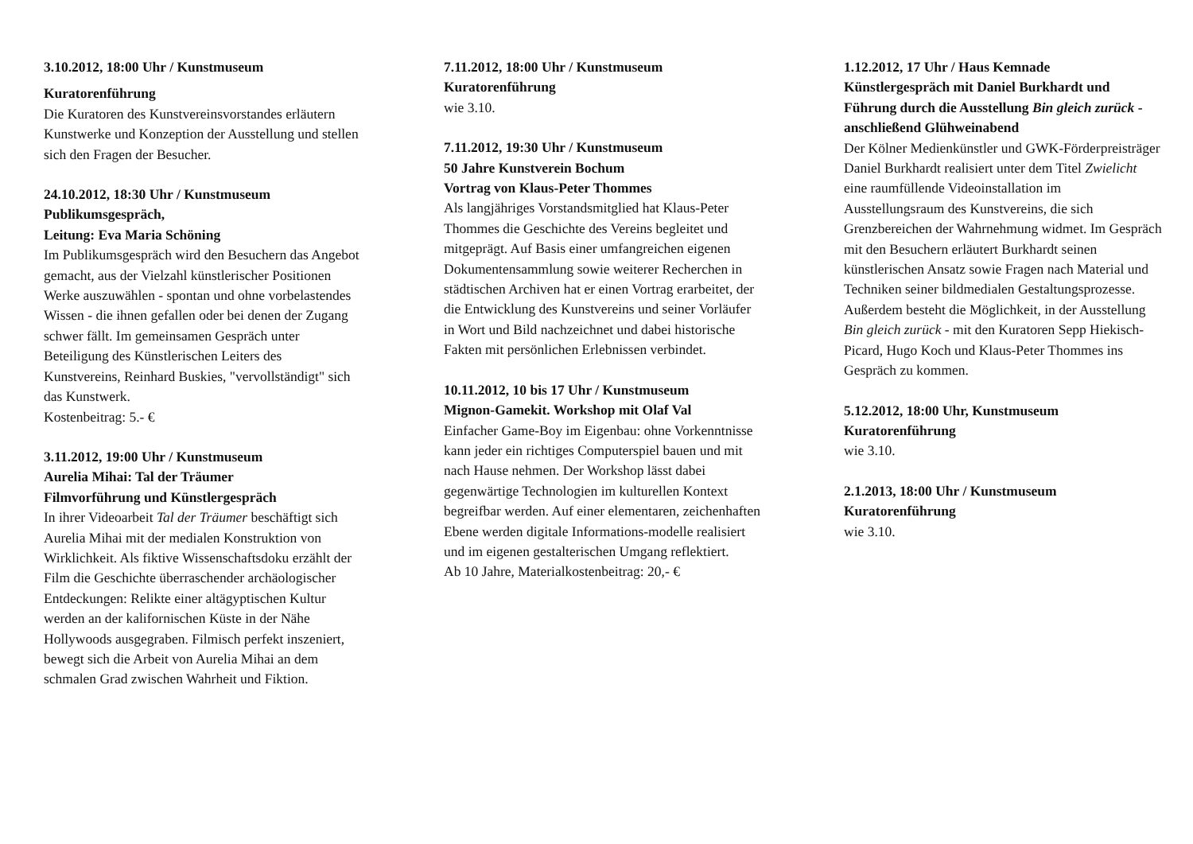3.10.2012, 18:00 Uhr / Kunstmuseum
Kuratorenführung
Die Kuratoren des Kunstvereinsvorstandes erläu­tern Kunstwerke und Konzeption der Ausstellung und stellen sich den Fragen der Besucher.
24.10.2012, 18:30 Uhr / Kunstmuseum
Publikumsgespräch,
Leitung: Eva Maria Schöning
Im Publikumsgespräch wird den Besuchern das Angebot gemacht, aus der Vielzahl künstlerischer Positionen Werke auszuwählen - spontan und ohne vorbelastendes Wissen - die ihnen gefallen oder bei denen der Zugang schwer fällt. Im gemeinsamen Gespräch unter Beteiligung des Künstlerischen Leiters des Kunstvereins, Reinhard Buskies, "ver­vollständigt" sich das Kunstwerk.
Kostenbeitrag: 5.- €
3.11.2012, 19:00 Uhr / Kunstmuseum
Aurelia Mihai: Tal der Träumer
Filmvorführung und Künstlergespräch
In ihrer Videoarbeit Tal der Träumer beschäftigt sich Aurelia Mihai mit der medialen Konstruktion von Wirklichkeit. Als fiktive Wissenschaftsdoku erzählt der Film die Geschichte überraschender archäologi­scher Entdeckungen: Relikte einer altägyptischen Kultur werden an der kalifornischen Küste in der Nähe Hollywoods ausgegraben. Filmisch perfekt inszeniert, bewegt sich die Arbeit von Aurelia Mihai an dem schmalen Grad zwischen Wahrheit und Fiktion.
7.11.2012, 18:00 Uhr / Kunstmuseum
Kuratorenführung
wie 3.10.
7.11.2012, 19:30 Uhr / Kunstmuseum
50 Jahre Kunstverein Bochum
Vortrag von Klaus-Peter Thommes
Als langjähriges Vorstandsmitglied hat Klaus-Peter Thommes die Geschichte des Vereins begleitet und mitgeprägt. Auf Basis einer umfangreichen eigenen Dokumentensammlung sowie weiterer Recherchen in städtischen Archiven hat er einen Vortrag erar­beitet, der die Entwicklung des Kunstvereins und seiner Vorläufer in Wort und Bild nachzeichnet und dabei historische Fakten mit persönlichen Er­lebnissen verbindet.
10.11.2012, 10 bis 17 Uhr / Kunstmuseum
Mignon-Gamekit. Workshop mit Olaf Val
Einfacher Game-Boy im Eigenbau: ohne Vor­kenntnisse kann jeder ein richtiges Computerspiel bauen und mit nach Hause nehmen. Der Work­shop lässt dabei gegenwärtige Technologien im kulturellen Kontext begreifbar werden. Auf einer elementaren, zeichenhaften Ebene werden digitale Informations-modelle realisiert und im eigenen gestalterischen Umgang reflektiert.
Ab 10 Jahre, Materialkostenbeitrag: 20,- €
1.12.2012, 17 Uhr / Haus Kemnade
Künstlergespräch mit Daniel Burkhardt und Führung durch die Ausstellung Bin gleich zu­rück - anschließend Glühweinabend
Der Kölner Medienkünstler und GWK-Förderpreisträger Daniel Burkhardt realisiert unter dem Titel Zwielicht eine raumfüllende Videoinstalla­tion im Ausstellungsraum des Kunstvereins, die sich Grenzbereichen der Wahrnehmung widmet. Im Gespräch mit den Besuchern erläutert Burk­hardt seinen künstlerischen Ansatz sowie Fragen nach Material und Techniken seiner bildmedialen Gestaltungsprozesse.
Außerdem besteht die Möglichkeit, in der Ausstel­lung Bin gleich zurück - mit den Kuratoren Sepp Hiekisch-Picard, Hugo Koch und Klaus-Peter Thommes ins Gespräch zu kommen.
5.12.2012, 18:00 Uhr, Kunstmuseum
Kuratorenführung
wie 3.10.
2.1.2013, 18:00 Uhr / Kunstmuseum
Kuratorenführung
wie 3.10.